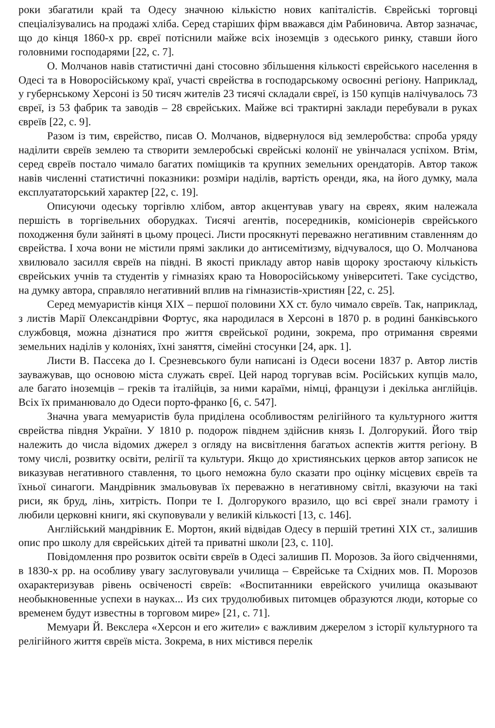роки збагатили край та Одесу значною кількістю нових капіталістів. Єврейські торговці спеціалізувались на продажі хліба. Серед старіших фірм вважався дім Рабиновича. Автор зазначає, що до кінця 1860-х рр. євреї потіснили майже всіх іноземців з одеського ринку, ставши його головними господарями [22, с. 7].
О. Молчанов навів статистичні дані стосовно збільшення кількості єврейського населення в Одесі та в Новоросійському краї, участі єврейства в господарському освоєнні регіону. Наприклад, у губернському Херсоні із 50 тисяч жителів 23 тисячі складали євреї, із 150 купців налічувалось 73 євреї, із 53 фабрик та заводів – 28 єврейських. Майже всі трактирні заклади перебували в руках євреїв [22, с. 9].
Разом із тим, єврейство, писав О. Молчанов, відвернулося від землеробства: спроба уряду наділити євреїв землею та створити землеробські єврейські колонії не увінчалася успіхом. Втім, серед євреїв постало чимало багатих поміщиків та крупних земельних орендаторів. Автор також навів численні статистичні показники: розміри наділів, вартість оренди, яка, на його думку, мала експлуататорський характер [22, с. 19].
Описуючи одеську торгівлю хлібом, автор акцентував увагу на євреях, яким належала першість в торгівельних оборудках. Тисячі агентів, посередників, комісіонерів єврейського походження були зайняті в цьому процесі. Листи просякнуті переважно негативним ставленням до єврейства. І хоча вони не містили прямі заклики до антисемітизму, відчувалося, що О. Молчанова хвилювало засилля євреїв на півдні. В якості прикладу автор навів щороку зростаючу кількість єврейських учнів та студентів у гімназіях краю та Новоросійському університеті. Таке сусідство, на думку автора, справляло негативний вплив на гімназистів-християн [22, с. 25].
Серед мемуаристів кінця ХІХ – першої половини ХХ ст. було чимало євреїв. Так, наприклад, з листів Марії Олександрівни Фортус, яка народилася в Херсоні в 1870 р. в родині банківського службовця, можна дізнатися про життя єврейської родини, зокрема, про отримання євреями земельних наділів у колоніях, їхні заняття, сімейні стосунки [24, арк. 1].
Листи В. Пассека до І. Срезневського були написані із Одеси восени 1837 р. Автор листів зауважував, що основою міста служать євреї. Цей народ торгував всім. Російських купців мало, але багато іноземців – греків та італійців, за ними караїми, німці, французи і декілька англійців. Всіх їх приманювало до Одеси порто-франко [6, с. 547].
Значна увага мемуаристів була приділена особливостям релігійного та культурного життя єврейства півдня України. У 1810 р. подорож півднем здійснив князь І. Долгорукий. Його твір належить до числа відомих джерел з огляду на висвітлення багатьох аспектів життя регіону. В тому числі, розвитку освіти, релігії та культури. Якщо до християнських церков автор записок не виказував негативного ставлення, то цього неможна було сказати про оцінку місцевих євреїв та їхньої синагоги. Мандрівник змальовував їх переважно в негативному світлі, вказуючи на такі риси, як бруд, лінь, хитрість. Попри те І. Долгорукого вразило, що всі євреї знали грамоту і любили церковні книги, які скуповували у великій кількості [13, с. 146].
Англійський мандрівник Е. Мортон, який відвідав Одесу в першій третині ХІХ ст., залишив опис про школу для єврейських дітей та приватні школи [23, с. 110].
Повідомлення про розвиток освіти євреїв в Одесі залишив П. Морозов. За його свідченнями, в 1830-х рр. на особливу увагу заслуговували училища – Єврейське та Східних мов. П. Морозов охарактеризував рівень освіченості євреїв: «Воспитанники еврейского училища оказывают необыкновенные успехи в науках... Из сих трудолюбивых питомцев образуются люди, которые со временем будут известны в торговом мире» [21, с. 71].
Мемуари Й. Векслера «Херсон и его жители» є важливим джерелом з історії культурного та релігійного життя євреїв міста. Зокрема, в них містився перелік